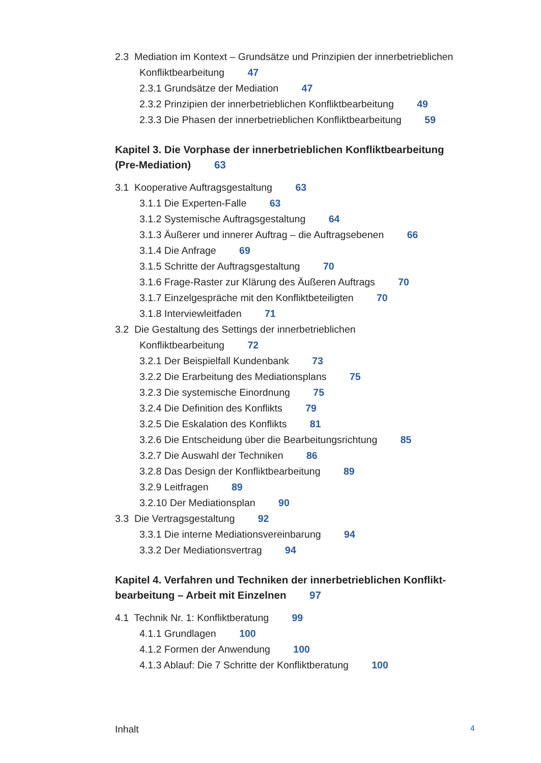2.3 Mediation im Kontext – Grundsätze und Prinzipien der innerbetriebli­chen Konfliktbearbeitung 47
2.3.1 Grundsätze der Mediation 47
2.3.2 Prinzipien der innerbetrieblichen Konfliktbearbeitung 49
2.3.3 Die Phasen der innerbetrieblichen Konfliktbearbeitung 59
Kapitel 3. Die Vorphase der innerbetrieblichen Konfliktbearbeitung (Pre-Mediation) 63
3.1 Kooperative Auftragsgestaltung 63
3.1.1 Die Experten-Falle 63
3.1.2 Systemische Auftragsgestaltung 64
3.1.3 Äußerer und innerer Auftrag – die Auftragsebenen 66
3.1.4 Die Anfrage 69
3.1.5 Schritte der Auftragsgestaltung 70
3.1.6 Frage-Raster zur Klärung des Äußeren Auftrags 70
3.1.7 Einzelgespräche mit den Konfliktbeteiligten 70
3.1.8 Interviewleitfaden 71
3.2 Die Gestaltung des Settings der innerbetrieblichen
Konfliktbearbeitung 72
3.2.1 Der Beispielfall Kundenbank 73
3.2.2 Die Erarbeitung des Mediationsplans 75
3.2.3 Die systemische Einordnung 75
3.2.4 Die Definition des Konflikts 79
3.2.5 Die Eskalation des Konflikts 81
3.2.6 Die Entscheidung über die Bearbeitungsrichtung 85
3.2.7 Die Auswahl der Techniken 86
3.2.8 Das Design der Konfliktbearbeitung 89
3.2.9 Leitfragen 89
3.2.10 Der Mediationsplan 90
3.3 Die Vertragsgestaltung 92
3.3.1 Die interne Mediationsvereinbarung 94
3.3.2 Der Mediationsvertrag 94
Kapitel 4. Verfahren und Techniken der innerbetrieblichen Konflikt­bearbeitung – Arbeit mit Einzelnen 97
4.1 Technik Nr. 1: Konfliktberatung 99
4.1.1 Grundlagen 100
4.1.2 Formen der Anwendung 100
4.1.3 Ablauf: Die 7 Schritte der Konfliktberatung 100
Inhalt 4